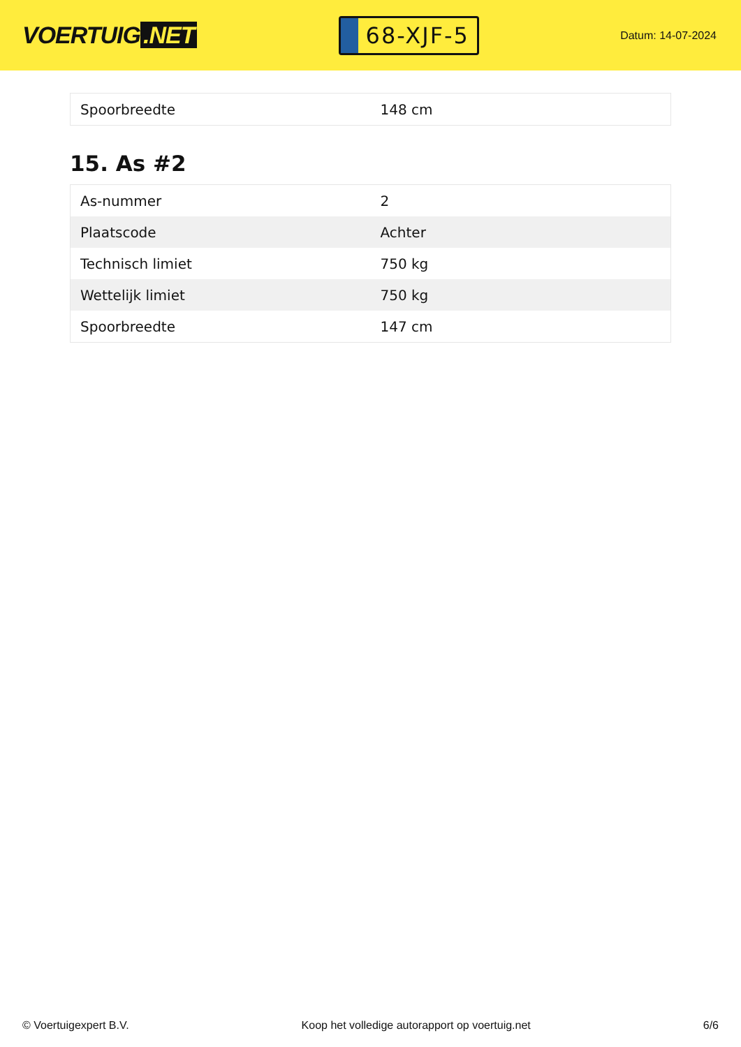VOERTUIG.NET
68-XJF-5
Datum: 14-07-2024
| Spoorbreedte | 148 cm |
15. As #2
| As-nummer | 2 |
| Plaatscode | Achter |
| Technisch limiet | 750 kg |
| Wettelijk limiet | 750 kg |
| Spoorbreedte | 147 cm |
© Voertuigexpert B.V. Koop het volledige autorapport op voertuig.net 6/6